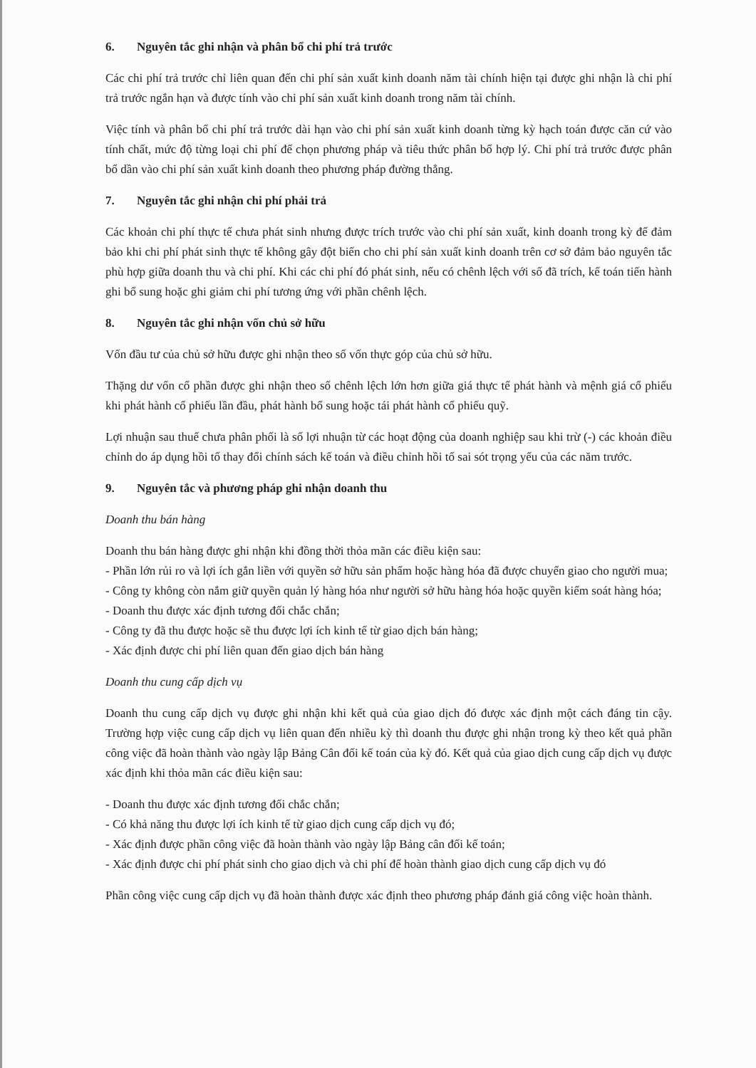6. Nguyên tắc ghi nhận và phân bổ chi phí trả trước
Các chi phí trả trước chỉ liên quan đến chi phí sản xuất kinh doanh năm tài chính hiện tại được ghi nhận là chi phí trả trước ngắn hạn và được tính vào chi phí sản xuất kinh doanh trong năm tài chính.
Việc tính và phân bổ chi phí trả trước dài hạn vào chi phí sản xuất kinh doanh từng kỳ hạch toán được căn cứ vào tính chất, mức độ từng loại chi phí để chọn phương pháp và tiêu thức phân bổ hợp lý. Chi phí trả trước được phân bổ dần vào chi phí sản xuất kinh doanh theo phương pháp đường thẳng.
7. Nguyên tắc ghi nhận chi phí phải trả
Các khoản chi phí thực tế chưa phát sinh nhưng được trích trước vào chi phí sản xuất, kinh doanh trong kỳ để đảm bảo khi chi phí phát sinh thực tế không gây đột biến cho chi phí sản xuất kinh doanh trên cơ sở đảm bảo nguyên tắc phù hợp giữa doanh thu và chi phí. Khi các chi phí đó phát sinh, nếu có chênh lệch với số đã trích, kế toán tiến hành ghi bổ sung hoặc ghi giảm chi phí tương ứng với phần chênh lệch.
8. Nguyên tắc ghi nhận vốn chủ sở hữu
Vốn đầu tư của chủ sở hữu được ghi nhận theo số vốn thực góp của chủ sở hữu.
Thặng dư vốn cổ phần được ghi nhận theo số chênh lệch lớn hơn giữa giá thực tế phát hành và mệnh giá cổ phiếu khi phát hành cổ phiếu lần đầu, phát hành bổ sung hoặc tái phát hành cổ phiếu quỹ.
Lợi nhuận sau thuế chưa phân phối là số lợi nhuận từ các hoạt động của doanh nghiệp sau khi trừ (-) các khoản điều chỉnh do áp dụng hồi tố thay đổi chính sách kế toán và điều chỉnh hồi tố sai sót trọng yếu của các năm trước.
9. Nguyên tắc và phương pháp ghi nhận doanh thu
Doanh thu bán hàng
Doanh thu bán hàng được ghi nhận khi đồng thời thỏa mãn các điều kiện sau:
- Phần lớn rủi ro và lợi ích gắn liền với quyền sở hữu sản phẩm hoặc hàng hóa đã được chuyển giao cho người mua;
- Công ty không còn nắm giữ quyền quản lý hàng hóa như người sở hữu hàng hóa hoặc quyền kiểm soát hàng hóa;
- Doanh thu được xác định tương đối chắc chắn;
- Công ty đã thu được hoặc sẽ thu được lợi ích kinh tế từ giao dịch bán hàng;
- Xác định được chi phí liên quan đến giao dịch bán hàng
Doanh thu cung cấp dịch vụ
Doanh thu cung cấp dịch vụ được ghi nhận khi kết quả của giao dịch đó được xác định một cách đáng tin cậy. Trường hợp việc cung cấp dịch vụ liên quan đến nhiều kỳ thì doanh thu được ghi nhận trong kỳ theo kết quả phần công việc đã hoàn thành vào ngày lập Bảng Cân đối kế toán của kỳ đó. Kết quả của giao dịch cung cấp dịch vụ được xác định khi thỏa mãn các điều kiện sau:
- Doanh thu được xác định tương đối chắc chắn;
- Có khả năng thu được lợi ích kinh tế từ giao dịch cung cấp dịch vụ đó;
- Xác định được phần công việc đã hoàn thành vào ngày lập Bảng cân đối kế toán;
- Xác định được chi phí phát sinh cho giao dịch và chi phí để hoàn thành giao dịch cung cấp dịch vụ đó
Phần công việc cung cấp dịch vụ đã hoàn thành được xác định theo phương pháp đánh giá công việc hoàn thành.